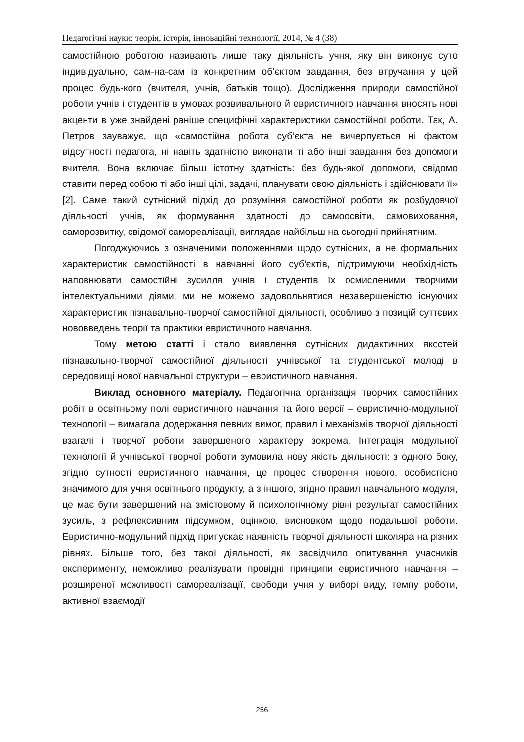Педагогічні науки: теорія, історія, інноваційні технології, 2014, № 4 (38)
самостійною роботою називають лише таку діяльність учня, яку він виконує суто індивідуально, сам-на-сам із конкретним об’єктом завдання, без втручання у цей процес будь-кого (вчителя, учнів, батьків тощо). Дослідження природи самостійної роботи учнів і студентів в умовах розвивального й евристичного навчання вносять нові акценти в уже знайдені раніше специфічні характеристики самостійної роботи. Так, А. Петров зауважує, що «самостійна робота суб’єкта не вичерпується ні фактом відсутності педагога, ні навіть здатністю виконати ті або інші завдання без допомоги вчителя. Вона включає більш істотну здатність: без будь-якої допомоги, свідомо ставити перед собою ті або інші цілі, задачі, планувати свою діяльність і здійснювати її» [2]. Саме такий сутнісний підхід до розуміння самостійної роботи як розбудовчої діяльності учнів, як формування здатності до самоосвіти, самовиховання, саморозвитку, свідомої самореалізації, виглядає найбільш на сьогодні прийнятним.
Погоджуючись з означеними положеннями щодо сутнісних, а не формальних характеристик самостійності в навчанні його суб’єктів, підтримуючи необхідність наповнювати самостійні зусилля учнів і студентів їх осмисленими творчими інтелектуальними діями, ми не можемо задовольнятися незавершеністю існуючих характеристик пізнавально-творчої самостійної діяльності, особливо з позицій суттєвих нововведень теорії та практики евристичного навчання.
Тому метою статті і стало виявлення сутнісних дидактичних якостей пізнавально-творчої самостійної діяльності учнівської та студентської молоді в середовищі нової навчальної структури – евристичного навчання.
Виклад основного матеріалу. Педагогічна організація творчих самостійних робіт в освітньому полі евристичного навчання та його версії – евристично-модульної технології – вимагала додержання певних вимог, правил і механізмів творчої діяльності взагалі і творчої роботи завершеного характеру зокрема. Інтеграція модульної технології й учнівської творчої роботи зумовила нову якість діяльності: з одного боку, згідно сутності евристичного навчання, це процес створення нового, особистісно значимого для учня освітнього продукту, а з іншого, згідно правил навчального модуля, це має бути завершений на змістовому й психологічному рівні результат самостійних зусиль, з рефлексивним підсумком, оцінкою, висновком щодо подальшої роботи. Евристично-модульний підхід припускає наявність творчої діяльності школяра на різних рівнях. Більше того, без такої діяльності, як засвідчило опитування учасників експерименту, неможливо реалізувати провідні принципи евристичного навчання – розширеної можливості самореалізації, свободи учня у виборі виду, темпу роботи, активної взаємодії
256